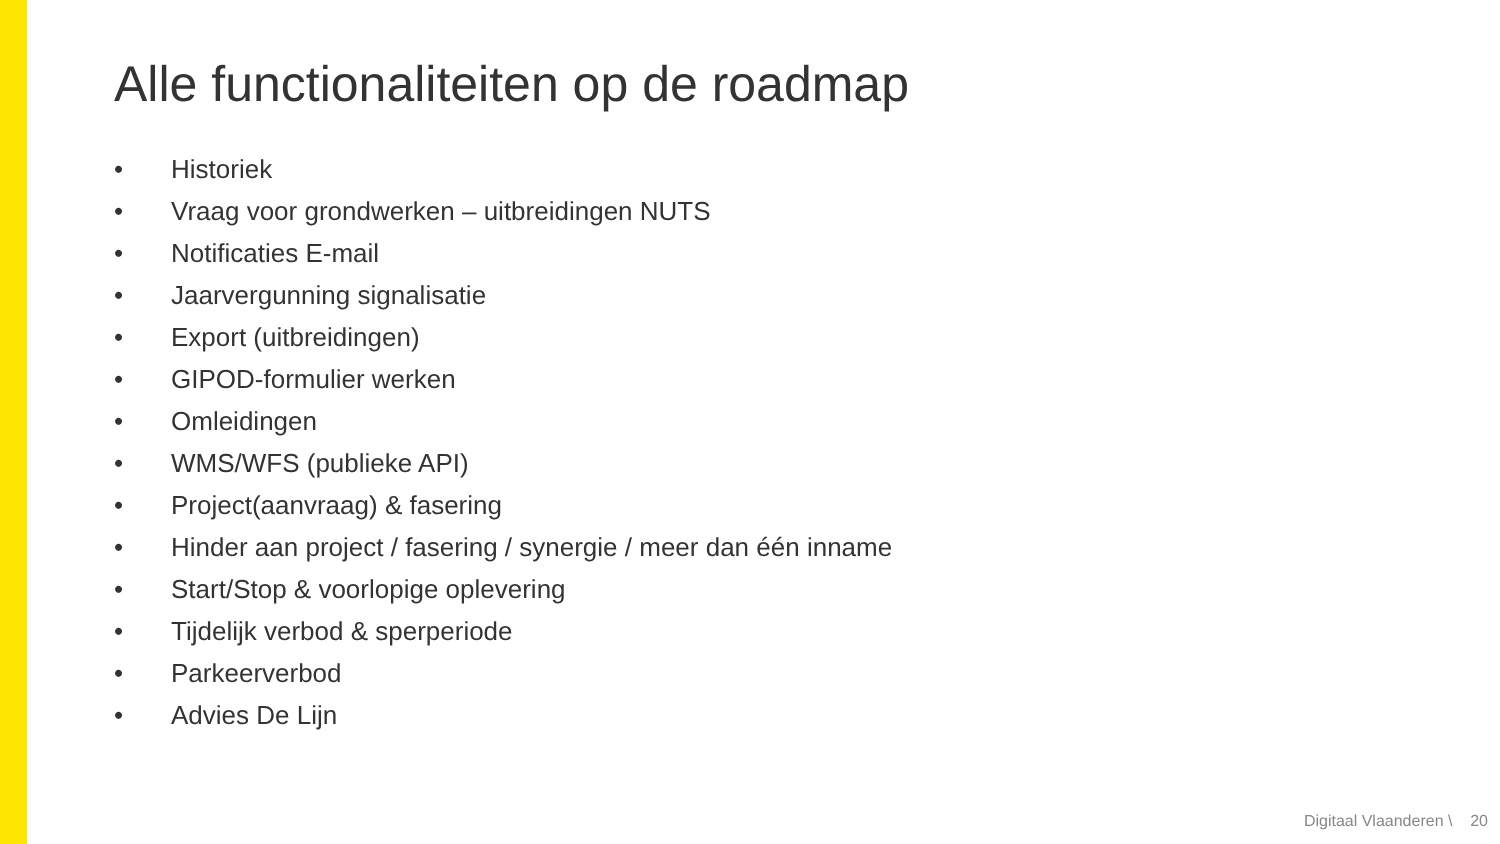Alle functionaliteiten op de roadmap
• Historiek
• Vraag voor grondwerken – uitbreidingen NUTS
• Notificaties E-mail
• Jaarvergunning signalisatie
• Export (uitbreidingen)
• GIPOD-formulier werken
• Omleidingen
• WMS/WFS (publieke API)
• Project(aanvraag) & fasering
• Hinder aan project / fasering / synergie / meer dan één inname
• Start/Stop & voorlopige oplevering
• Tijdelijk verbod & sperperiode
• Parkeerverbod
• Advies De Lijn
Digitaal Vlaanderen \ 20